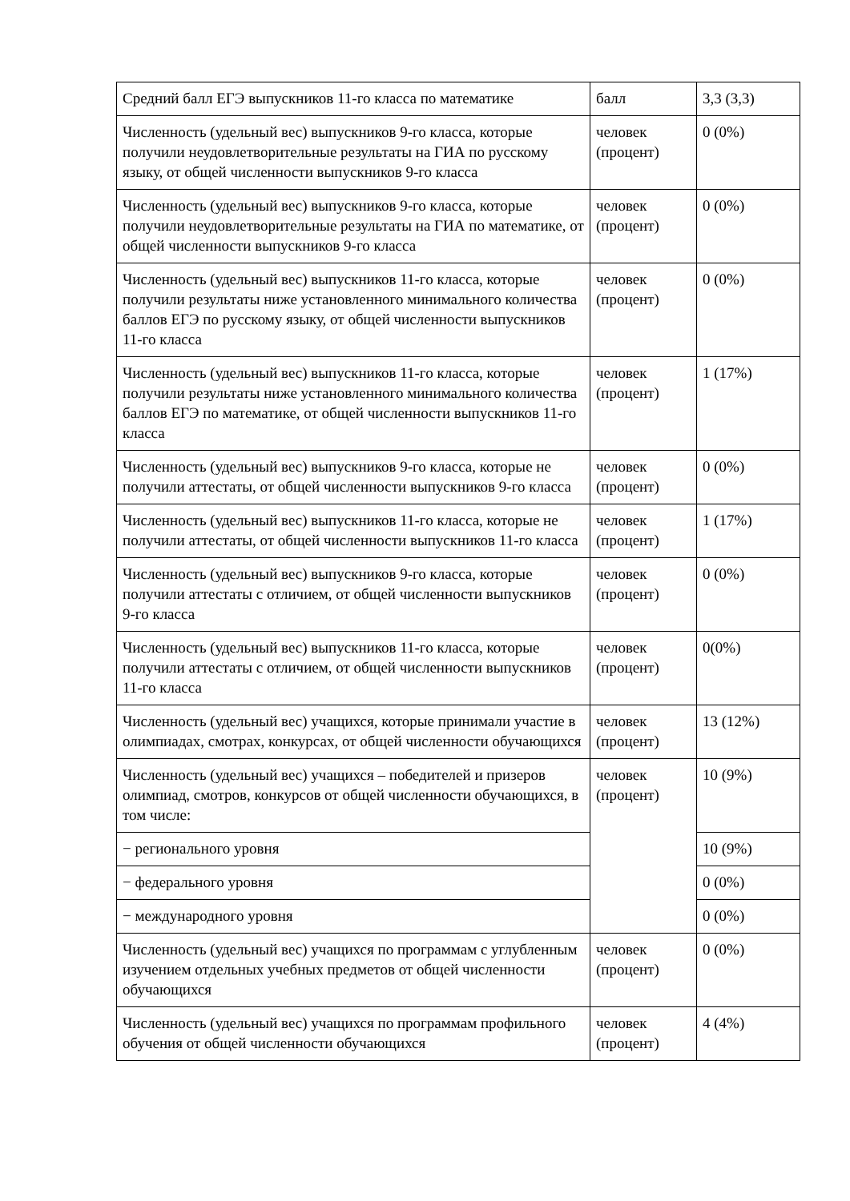| Средний балл ЕГЭ выпускников 11-го класса по математике | балл | 3,3 (3,3) |
| Численность (удельный вес) выпускников 9-го класса, которые получили неудовлетворительные результаты на ГИА по русскому языку, от общей численности выпускников 9-го класса | человек (процент) | 0 (0%) |
| Численность (удельный вес) выпускников 9-го класса, которые получили неудовлетворительные результаты на ГИА по математике, от общей численности выпускников 9-го класса | человек (процент) | 0 (0%) |
| Численность (удельный вес) выпускников 11-го класса, которые получили результаты ниже установленного минимального количества баллов ЕГЭ по русскому языку, от общей численности выпускников 11-го класса | человек (процент) | 0 (0%) |
| Численность (удельный вес) выпускников 11-го класса, которые получили результаты ниже установленного минимального количества баллов ЕГЭ по математике, от общей численности выпускников 11-го класса | человек (процент) | 1 (17%) |
| Численность (удельный вес) выпускников 9-го класса, которые не получили аттестаты, от общей численности выпускников 9-го класса | человек (процент) | 0 (0%) |
| Численность (удельный вес) выпускников 11-го класса, которые не получили аттестаты, от общей численности выпускников 11-го класса | человек (процент) | 1 (17%) |
| Численность (удельный вес) выпускников 9-го класса, которые получили аттестаты с отличием, от общей численности выпускников 9-го класса | человек (процент) | 0 (0%) |
| Численность (удельный вес) выпускников 11-го класса, которые получили аттестаты с отличием, от общей численности выпускников 11-го класса | человек (процент) | 0(0%) |
| Численность (удельный вес) учащихся, которые принимали участие в олимпиадах, смотрах, конкурсах, от общей численности обучающихся | человек (процент) | 13 (12%) |
| Численность (удельный вес) учащихся – победителей и призеров олимпиад, смотров, конкурсов от общей численности обучающихся, в том числе: | человек (процент) | 10 (9%) |
| − регионального уровня | | 10 (9%) |
| − федерального уровня | | 0 (0%) |
| − международного уровня | | 0 (0%) |
| Численность (удельный вес) учащихся по программам с углубленным изучением отдельных учебных предметов от общей численности обучающихся | человек (процент) | 0 (0%) |
| Численность (удельный вес) учащихся по программам профильного обучения от общей численности обучающихся | человек (процент) | 4 (4%) |